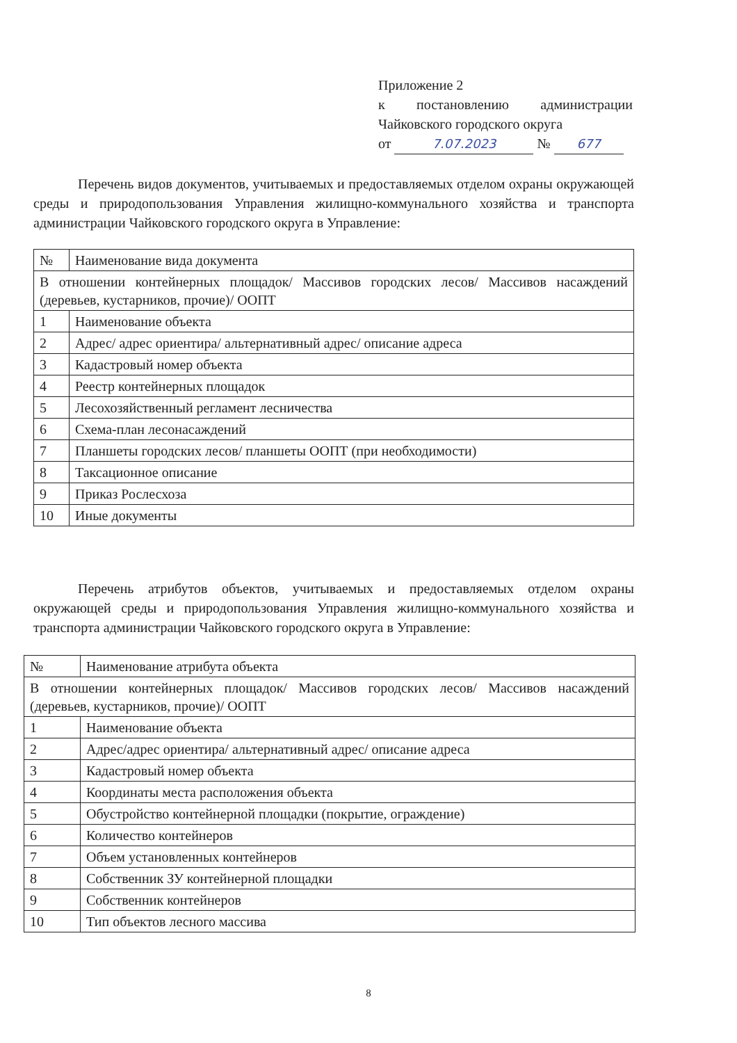Приложение 2
к постановлению администрации
Чайковского городского округа
от 7.07.2023 № 677
Перечень видов документов, учитываемых и предоставляемых отделом охраны окружающей среды и природопользования Управления жилищно-коммунального хозяйства и транспорта администрации Чайковского городского округа в Управление:
| № | Наименование вида документа |
| В отношении контейнерных площадок/ Массивов городских лесов/ Массивов насаждений (деревьев, кустарников, прочие)/ ООПТ | |
| 1 | Наименование объекта |
| 2 | Адрес/ адрес ориентира/ альтернативный адрес/ описание адреса |
| 3 | Кадастровый номер объекта |
| 4 | Реестр контейнерных площадок |
| 5 | Лесохозяйственный регламент лесничества |
| 6 | Схема-план лесонасаждений |
| 7 | Планшеты городских лесов/ планшеты ООПТ (при необходимости) |
| 8 | Таксационное описание |
| 9 | Приказ Рослесхоза |
| 10 | Иные документы |
Перечень атрибутов объектов, учитываемых и предоставляемых отделом охраны окружающей среды и природопользования Управления жилищно-коммунального хозяйства и транспорта администрации Чайковского городского округа в Управление:
| № | Наименование атрибута объекта |
| В отношении контейнерных площадок/ Массивов городских лесов/ Массивов насаждений (деревьев, кустарников, прочие)/ ООПТ | |
| 1 | Наименование объекта |
| 2 | Адрес/адрес ориентира/ альтернативный адрес/ описание адреса |
| 3 | Кадастровый номер объекта |
| 4 | Координаты места расположения объекта |
| 5 | Обустройство контейнерной площадки (покрытие, ограждение) |
| 6 | Количество контейнеров |
| 7 | Объем установленных контейнеров |
| 8 | Собственник ЗУ контейнерной площадки |
| 9 | Собственник контейнеров |
| 10 | Тип объектов лесного массива |
8